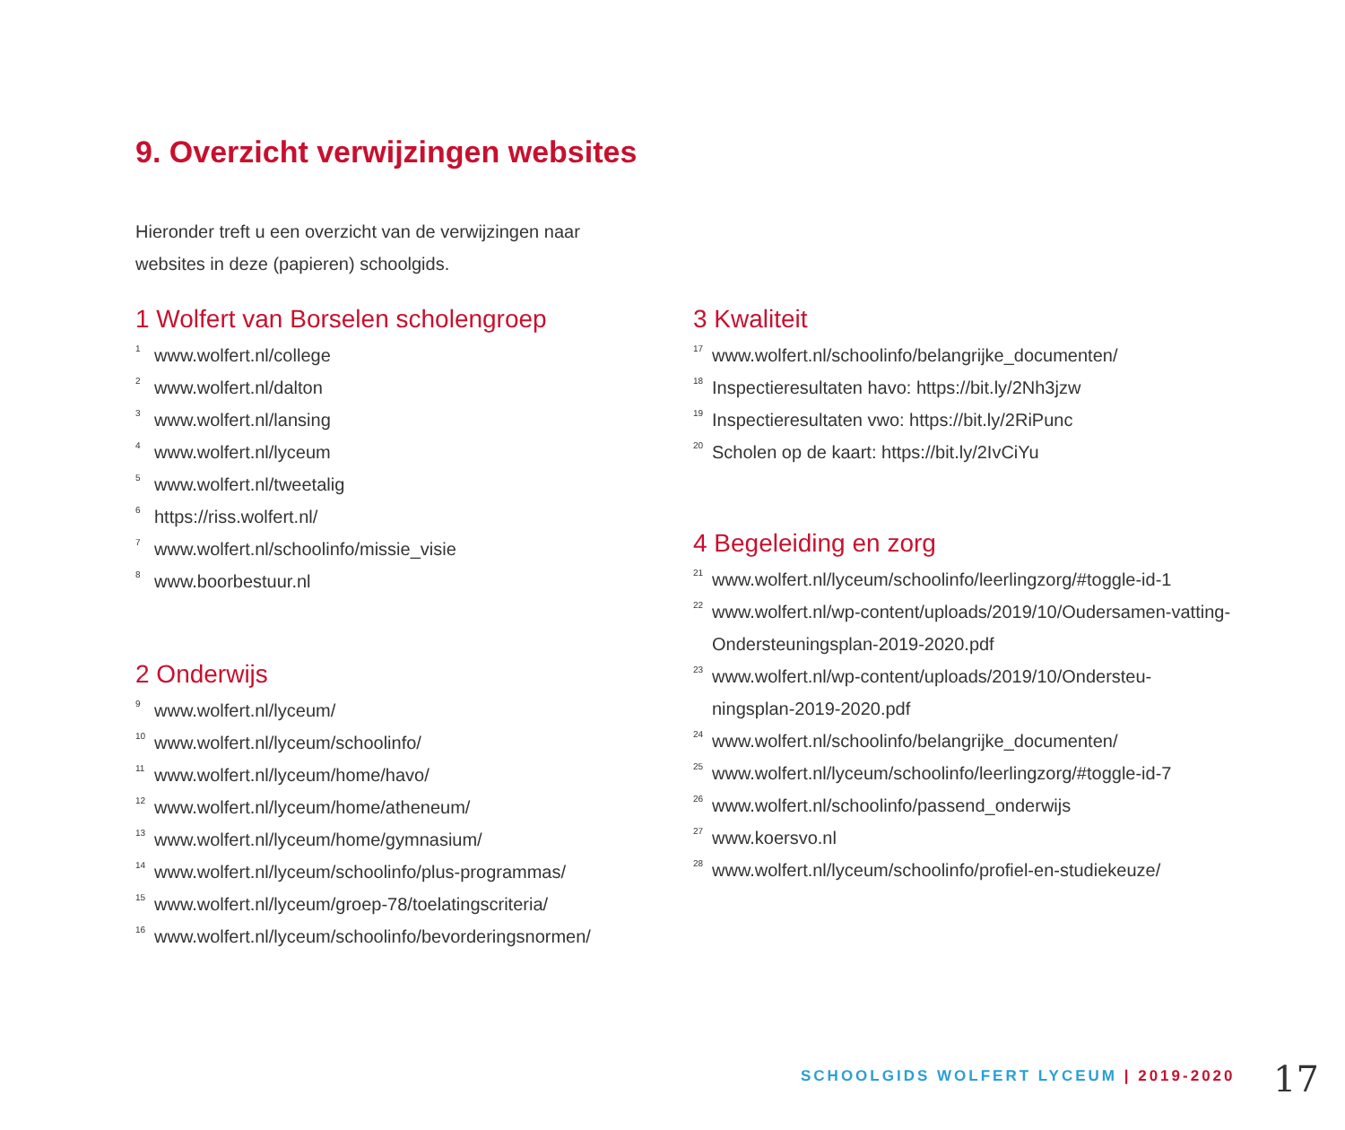9. Overzicht verwijzingen websites
Hieronder treft u een overzicht van de verwijzingen naar websites in deze (papieren) schoolgids.
1 Wolfert van Borselen scholengroep
<sup>1</sup> www.wolfert.nl/college
<sup>2</sup> www.wolfert.nl/dalton
<sup>3</sup> www.wolfert.nl/lansing
<sup>4</sup> www.wolfert.nl/lyceum
<sup>5</sup> www.wolfert.nl/tweetalig
<sup>6</sup> https://riss.wolfert.nl/
<sup>7</sup> www.wolfert.nl/schoolinfo/missie_visie
<sup>8</sup> www.boorbestuur.nl
2 Onderwijs
<sup>9</sup> www.wolfert.nl/lyceum/
<sup>10</sup> www.wolfert.nl/lyceum/schoolinfo/
<sup>11</sup> www.wolfert.nl/lyceum/home/havo/
<sup>12</sup> www.wolfert.nl/lyceum/home/atheneum/
<sup>13</sup> www.wolfert.nl/lyceum/home/gymnasium/
<sup>14</sup> www.wolfert.nl/lyceum/schoolinfo/plus-programmas/
<sup>15</sup> www.wolfert.nl/lyceum/groep-78/toelatingscriteria/
<sup>16</sup> www.wolfert.nl/lyceum/schoolinfo/bevorderingsnormen/
3 Kwaliteit
<sup>17</sup> www.wolfert.nl/schoolinfo/belangrijke_documenten/
<sup>18</sup> Inspectieresultaten havo: https://bit.ly/2Nh3jzw
<sup>19</sup> Inspectieresultaten vwo: https://bit.ly/2RiPunc
<sup>20</sup> Scholen op de kaart: https://bit.ly/2IvCiYu
4 Begeleiding en zorg
<sup>21</sup> www.wolfert.nl/lyceum/schoolinfo/leerlingzorg/#toggle-id-1
<sup>22</sup> www.wolfert.nl/wp-content/uploads/2019/10/Oudersamen-vatting-Ondersteuningsplan-2019-2020.pdf
<sup>23</sup> www.wolfert.nl/wp-content/uploads/2019/10/Ondersteu-ningsplan-2019-2020.pdf
<sup>24</sup> www.wolfert.nl/schoolinfo/belangrijke_documenten/
<sup>25</sup> www.wolfert.nl/lyceum/schoolinfo/leerlingzorg/#toggle-id-7
<sup>26</sup> www.wolfert.nl/schoolinfo/passend_onderwijs
<sup>27</sup> www.koersvo.nl
<sup>28</sup> www.wolfert.nl/lyceum/schoolinfo/profiel-en-studiekeuze/
SCHOOLGIDS WOLFERT LYCEUM | 2019-2020
17